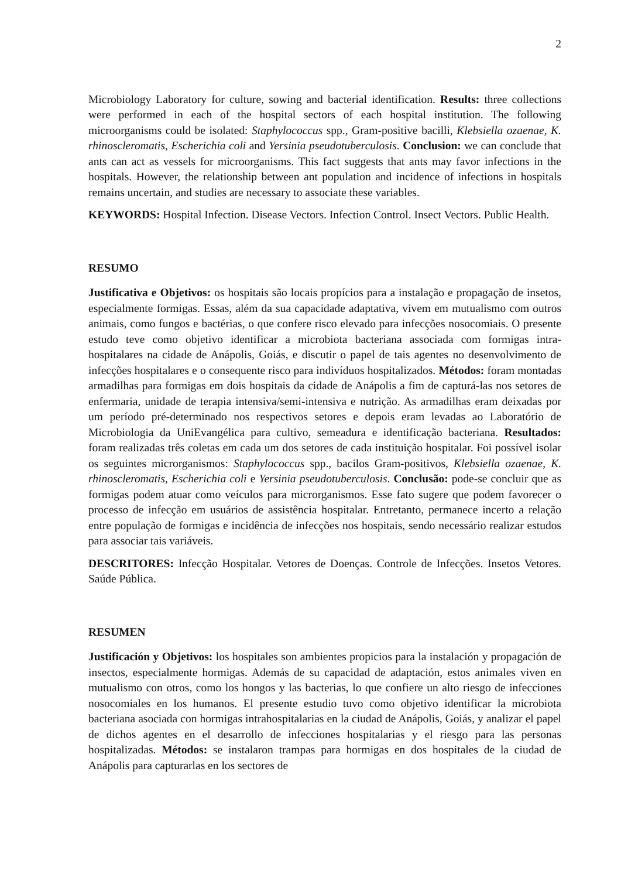2
Microbiology Laboratory for culture, sowing and bacterial identification. Results: three collections were performed in each of the hospital sectors of each hospital institution. The following microorganisms could be isolated: Staphylococcus spp., Gram-positive bacilli, Klebsiella ozaenae, K. rhinoscleromatis, Escherichia coli and Yersinia pseudotuberculosis. Conclusion: we can conclude that ants can act as vessels for microorganisms. This fact suggests that ants may favor infections in the hospitals. However, the relationship between ant population and incidence of infections in hospitals remains uncertain, and studies are necessary to associate these variables.
KEYWORDS: Hospital Infection. Disease Vectors. Infection Control. Insect Vectors. Public Health.
RESUMO
Justificativa e Objetivos: os hospitais são locais propícios para a instalação e propagação de insetos, especialmente formigas. Essas, além da sua capacidade adaptativa, vivem em mutualismo com outros animais, como fungos e bactérias, o que confere risco elevado para infecções nosocomiais. O presente estudo teve como objetivo identificar a microbiota bacteriana associada com formigas intra-hospitalares na cidade de Anápolis, Goiás, e discutir o papel de tais agentes no desenvolvimento de infecções hospitalares e o consequente risco para indivíduos hospitalizados. Métodos: foram montadas armadilhas para formigas em dois hospitais da cidade de Anápolis a fim de capturá-las nos setores de enfermaria, unidade de terapia intensiva/semi-intensiva e nutrição. As armadilhas eram deixadas por um período pré-determinado nos respectivos setores e depois eram levadas ao Laboratório de Microbiologia da UniEvangélica para cultivo, semeadura e identificação bacteriana. Resultados: foram realizadas três coletas em cada um dos setores de cada instituição hospitalar. Foi possível isolar os seguintes microrganismos: Staphylococcus spp., bacilos Gram-positivos, Klebsiella ozaenae, K. rhinoscleromatis, Escherichia coli e Yersinia pseudotuberculosis. Conclusão: pode-se concluir que as formigas podem atuar como veículos para microrganismos. Esse fato sugere que podem favorecer o processo de infecção em usuários de assistência hospitalar. Entretanto, permanece incerto a relação entre população de formigas e incidência de infecções nos hospitais, sendo necessário realizar estudos para associar tais variáveis.
DESCRITORES: Infecção Hospitalar. Vetores de Doenças. Controle de Infecções. Insetos Vetores. Saúde Pública.
RESUMEN
Justificación y Objetivos: los hospitales son ambientes propicios para la instalación y propagación de insectos, especialmente hormigas. Además de su capacidad de adaptación, estos animales viven en mutualismo con otros, como los hongos y las bacterias, lo que confiere un alto riesgo de infecciones nosocomiales en los humanos. El presente estudio tuvo como objetivo identificar la microbiota bacteriana asociada con hormigas intrahospitalarias en la ciudad de Anápolis, Goiás, y analizar el papel de dichos agentes en el desarrollo de infecciones hospitalarias y el riesgo para las personas hospitalizadas. Métodos: se instalaron trampas para hormigas en dos hospitales de la ciudad de Anápolis para capturarlas en los sectores de